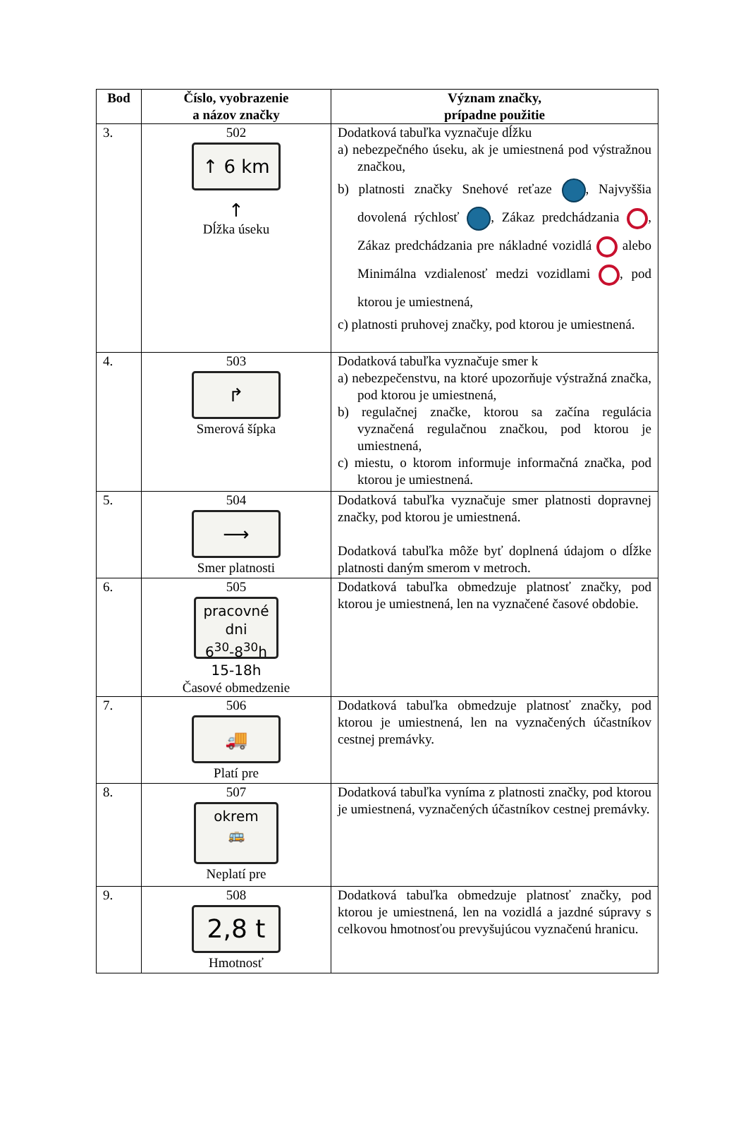| Bod | Číslo, vyobrazenie a názov značky | Význam značky, prípadne použitie |
| --- | --- | --- |
| 3. | 502 ↑ 6 km ↑ Dĺžka úseku | Dodatková tabuľka vyznačuje dĺžku a) nebezpečného úseku, ak je umiestnená pod výstražnou značkou, b) platnosti značky Snehové reťaze , Najvyššia dovolená rýchlosť , Zákaz predchádzania , Zákaz predchádzania pre nákladné vozidlá alebo Minimálna vzdialenosť medzi vozidlami , pod ktorou je umiestnená, c) platnosti pruhovej značky, pod ktorou je umiestnená. |
| 4. | 503 ↱ Smerová šípka | Dodatková tabuľka vyznačuje smer k a) nebezpečenstvu, na ktoré upozorňuje výstražná značka, pod ktorou je umiestnená, b) regulačnej značke, ktorou sa začína regulácia vyznačená regulačnou značkou, pod ktorou je umiestnená, c) miestu, o ktorom informuje informačná značka, pod ktorou je umiestnená. |
| 5. | 504 ⟶ Smer platnosti | Dodatková tabuľka vyznačuje smer platnosti dopravnej značky, pod ktorou je umiestnená. Dodatková tabuľka môže byť doplnená údajom o dĺžke platnosti daným smerom v metroch. |
| 6. | 505 pracovné dni 6<sup>30</sup>-8<sup>30</sup>h 15-18h Časové obmedzenie | Dodatková tabuľka obmedzuje platnosť značky, pod ktorou je umiestnená, len na vyznačené časové obdobie. |
| 7. | 506 🚚 Platí pre | Dodatková tabuľka obmedzuje platnosť značky, pod ktorou je umiestnená, len na vyznačených účastníkov cestnej premávky. |
| 8. | 507 okrem 🚌 Neplatí pre | Dodatková tabuľka vyníma z platnosti značky, pod ktorou je umiestnená, vyznačených účastníkov cestnej premávky. |
| 9. | 508 2,8 t Hmotnosť | Dodatková tabuľka obmedzuje platnosť značky, pod ktorou je umiestnená, len na vozidlá a jazdné súpravy s celkovou hmotnosťou prevyšujúcou vyznačenú hranicu. |